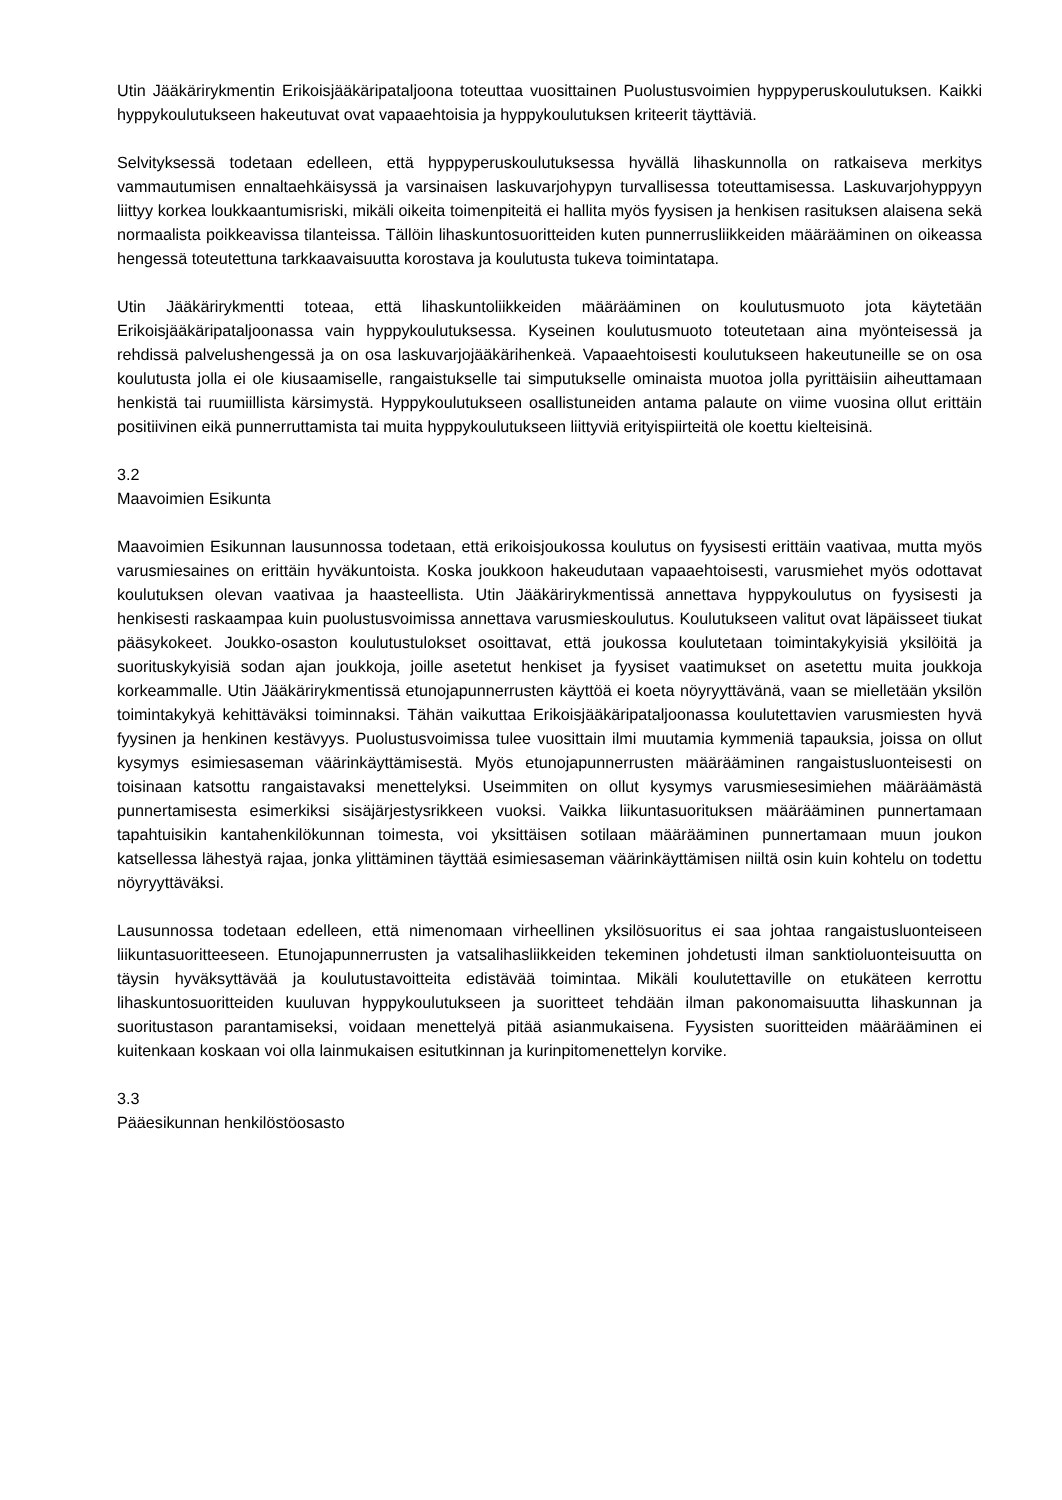Utin Jääkärirykmentin Erikoisjääkäripataljoona toteuttaa vuosittainen Puolustusvoimien hyppyperuskoulutuksen. Kaikki hyppykoulutukseen hakeutuvat ovat vapaaehtoisia ja hyppykoulutuksen kriteerit täyttäviä.
Selvityksessä todetaan edelleen, että hyppyperuskoulutuksessa hyvällä lihaskunnolla on ratkaiseva merkitys vammautumisen ennaltaehkäisyssä ja varsinaisen laskuvarjohypyn turvallisessa toteuttamisessa. Laskuvarjohyppyyn liittyy korkea loukkaantumisriski, mikäli oikeita toimenpiteitä ei hallita myös fyysisen ja henkisen rasituksen alaisena sekä normaalista poikkeavissa tilanteissa. Tällöin lihaskuntosuoritteiden kuten punnerrusliikkeiden määrääminen on oikeassa hengessä toteutettuna tarkkaavaisuutta korostava ja koulutusta tukeva toimintatapa.
Utin Jääkärirykmentti toteaa, että lihaskuntoliikkeiden määrääminen on koulutusmuoto jota käytetään Erikoisjääkäripataljoonassa vain hyppykoulutuksessa. Kyseinen koulutusmuoto toteutetaan aina myönteisessä ja rehdissä palvelushengessä ja on osa laskuvarjojääkärihenkeä. Vapaaehtoisesti koulutukseen hakeutuneille se on osa koulutusta jolla ei ole kiusaamiselle, rangaistukselle tai simputukselle ominaista muotoa jolla pyrittäisiin aiheuttamaan henkistä tai ruumiillista kärsimystä. Hyppykoulutukseen osallistuneiden antama palaute on viime vuosina ollut erittäin positiivinen eikä punnerruttamista tai muita hyppykoulutukseen liittyviä erityispiirteitä ole koettu kielteisinä.
3.2
Maavoimien Esikunta
Maavoimien Esikunnan lausunnossa todetaan, että erikoisjoukossa koulutus on fyysisesti erittäin vaativaa, mutta myös varusmiesaines on erittäin hyväkuntoista. Koska joukkoon hakeudutaan vapaaehtoisesti, varusmiehet myös odottavat koulutuksen olevan vaativaa ja haasteellista. Utin Jääkärirykmentissä annettava hyppykoulutus on fyysisesti ja henkisesti raskaampaa kuin puolustusvoimissa annettava varusmieskoulutus. Koulutukseen valitut ovat läpäisseet tiukat pääsykokeet. Joukko-osaston koulutustulokset osoittavat, että joukossa koulutetaan toimintakykyisiä yksilöitä ja suorituskykyisiä sodan ajan joukkoja, joille asetetut henkiset ja fyysiset vaatimukset on asetettu muita joukkoja korkeammalle. Utin Jääkärirykmentissä etunojapunnerrusten käyttöä ei koeta nöyryyttävänä, vaan se mielletään yksilön toimintakykyä kehittäväksi toiminnaksi. Tähän vaikuttaa Erikoisjääkäripataljoonassa koulutettavien varusmiesten hyvä fyysinen ja henkinen kestävyys. Puolustusvoimissa tulee vuosittain ilmi muutamia kymmeniä tapauksia, joissa on ollut kysymys esimiesaseman väärinkäyttämisestä. Myös etunojapunnerrusten määrääminen rangaistusluonteisesti on toisinaan katsottu rangaistavaksi menettelyksi. Useimmiten on ollut kysymys varusmiesesimiehen määräämästä punnertamisesta esimerkiksi sisäjärjestysrikkeen vuoksi. Vaikka liikuntasuorituksen määrääminen punnertamaan tapahtuisikin kantahenkilökunnan toimesta, voi yksittäisen sotilaan määrääminen punnertamaan muun joukon katsellessa lähestyä rajaa, jonka ylittäminen täyttää esimiesaseman väärinkäyttämisen niiltä osin kuin kohtelu on todettu nöyryyttäväksi.
Lausunnossa todetaan edelleen, että nimenomaan virheellinen yksilösuoritus ei saa johtaa rangaistusluonteiseen liikuntasuoritteeseen. Etunojapunnerrusten ja vatsalihasliikkeiden tekeminen johdetusti ilman sanktioluonteisuutta on täysin hyväksyttävää ja koulutustavoitteita edistävää toimintaa. Mikäli koulutettaville on etukäteen kerrottu lihaskuntosuoritteiden kuuluvan hyppykoulutukseen ja suoritteet tehdään ilman pakonomaisuutta lihaskunnan ja suoritustason parantamiseksi, voidaan menettelyä pitää asianmukaisena. Fyysisten suoritteiden määrääminen ei kuitenkaan koskaan voi olla lainmukaisen esitutkinnan ja kurinpitomenettelyn korvike.
3.3
Pääesikunnan henkilöstöosasto